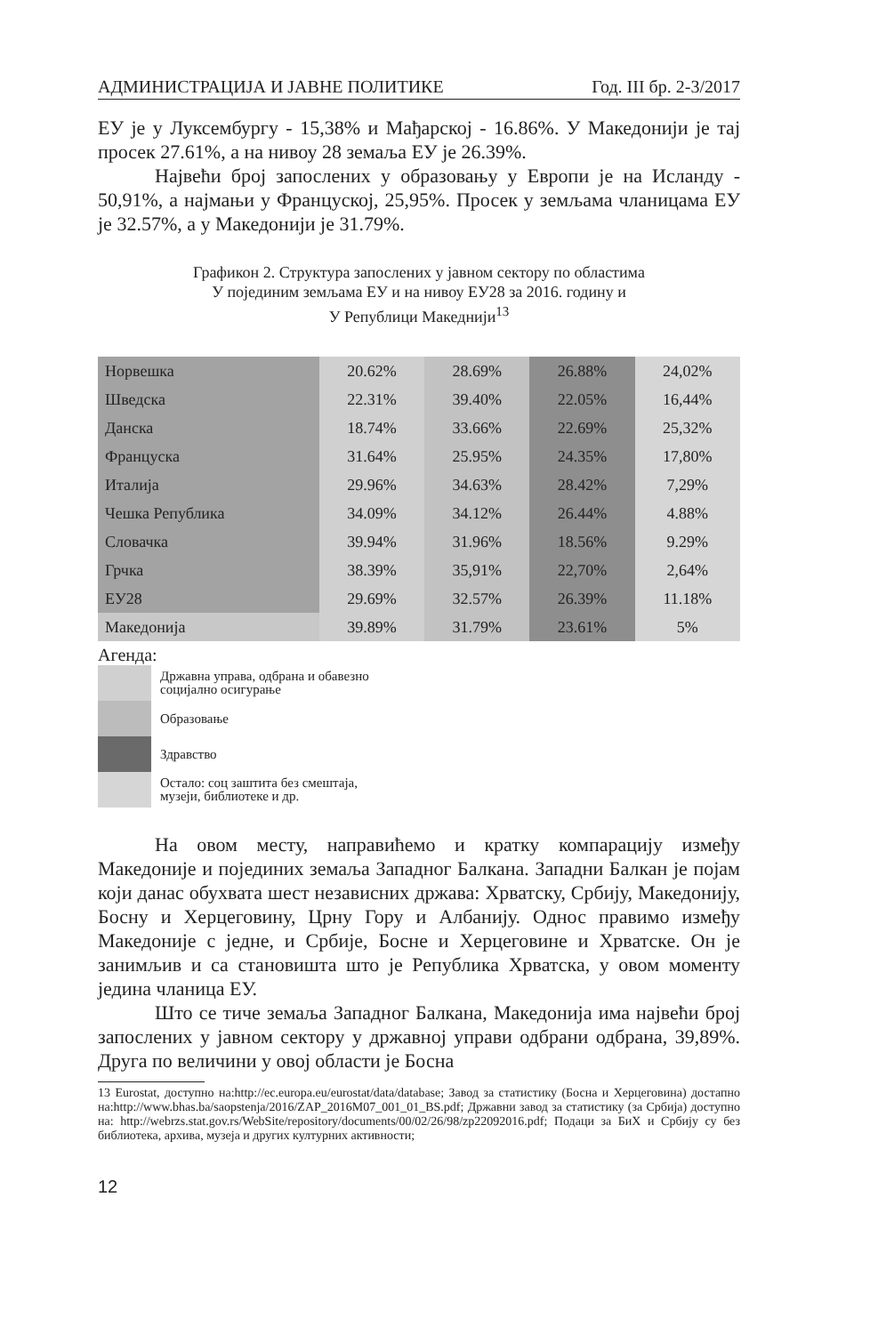АДМИНИСТРАЦИЈА И ЈАВНЕ ПОЛИТИКЕ Год. III бр. 2-3/2017
ЕУ је у Луксембургу - 15,38% и Мађарској - 16.86%. У Македонији је тај просек 27.61%, а на нивоу 28 земаља ЕУ је 26.39%.
Највећи број запослених у образовању у Европи је на Исланду - 50,91%, а најмањи у Француској, 25,95%. Просек у земљама чланицама ЕУ је 32.57%, а у Македонији је 31.79%.
Графикон 2. Структура запослених у јавном сектору по областима
У појединим земљама ЕУ и на нивоу ЕУ28 за 2016. годину и
У Републици Македнији<sup>13</sup>
| Норвешка | 20.62% | 28.69% | 26.88% | 24,02% |
| Шведска | 22.31% | 39.40% | 22.05% | 16,44% |
| Данска | 18.74% | 33.66% | 22.69% | 25,32% |
| Француска | 31.64% | 25.95% | 24.35% | 17,80% |
| Италија | 29.96% | 34.63% | 28.42% | 7,29% |
| Чешка Република | 34.09% | 34.12% | 26.44% | 4.88% |
| Словачка | 39.94% | 31.96% | 18.56% | 9.29% |
| Грчка | 38.39% | 35,91% | 22,70% | 2,64% |
| ЕУ28 | 29.69% | 32.57% | 26.39% | 11.18% |
| Македонија | 39.89% | 31.79% | 23.61% | 5% |
Агенда:
Државна управа, одбрана и обавезно
социјално осигурање
Образовање
Здравство
Остало: соц заштита без смештаја,
музеји, библиотеке и др.
На овом месту, направићемо и кратку компарацију између Македоније и појединих земаља Западног Балкана. Западни Балкан је појам који данас обухвата шест независних држава: Хрватску, Србију, Македонију, Босну и Херцеговину, Црну Гору и Албанију. Однос правимо између Македоније с једне, и Србије, Босне и Херцеговине и Хрватске. Он је занимљив и са становишта што је Република Хрватска, у овом моменту једина чланица ЕУ.
Што се тиче земаља Западног Балкана, Македонија има највећи број запослених у јавном сектору у државној управи одбрани одбрана, 39,89%. Друга по величини у овој области је Босна
13 Eurostat, доступно на:http://ec.europa.eu/eurostat/data/database; Завод за статистику (Босна и Херцеговина) достапно на:http://www.bhas.ba/saopstenja/2016/ZAP_2016M07_001_01_BS.pdf; Државни завод за статистику (за Србија) доступно на: http://webrzs.stat.gov.rs/WebSite/repository/documents/00/02/26/98/zp22092016.pdf; Подаци за БиХ и Србију су без библиотека, архива, музеја и других културних активности;
12